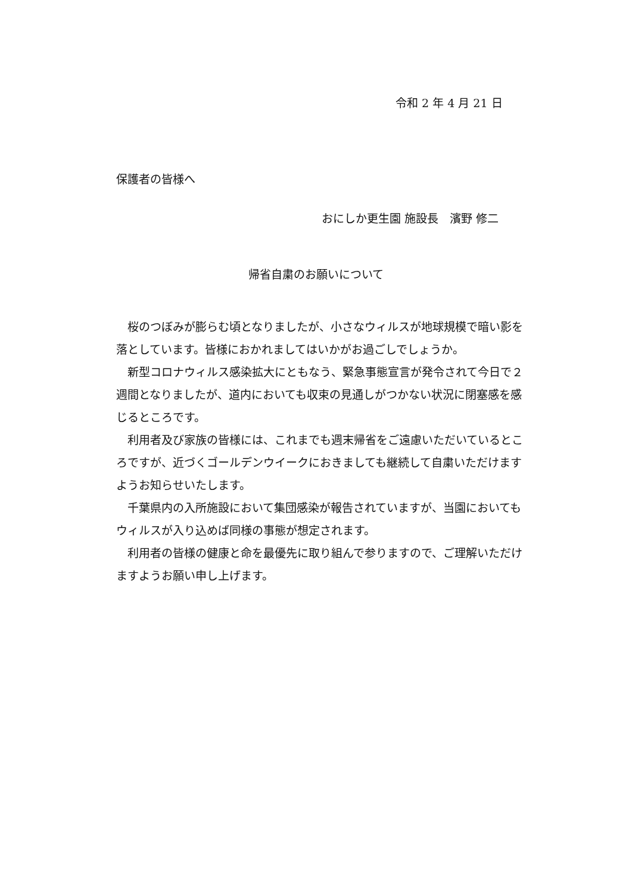令和 2 年 4 月 21 日
保護者の皆様へ
おにしか更生園 施設長　濱野 修二
帰省自粛のお願いについて
　桜のつぼみが膨らむ頃となりましたが、小さなウィルスが地球規模で暗い影を落としています。皆様におかれましてはいかがお過ごしでしょうか。
　新型コロナウィルス感染拡大にともなう、緊急事態宣言が発令されて今日で２週間となりましたが、道内においても収束の見通しがつかない状況に閉塞感を感じるところです。
　利用者及び家族の皆様には、これまでも週末帰省をご遠慮いただいているところですが、近づくゴールデンウイークにおきましても継続して自粛いただけますようお知らせいたします。
　千葉県内の入所施設において集団感染が報告されていますが、当園においてもウィルスが入り込めば同様の事態が想定されます。
　利用者の皆様の健康と命を最優先に取り組んで参りますので、ご理解いただけますようお願い申し上げます。